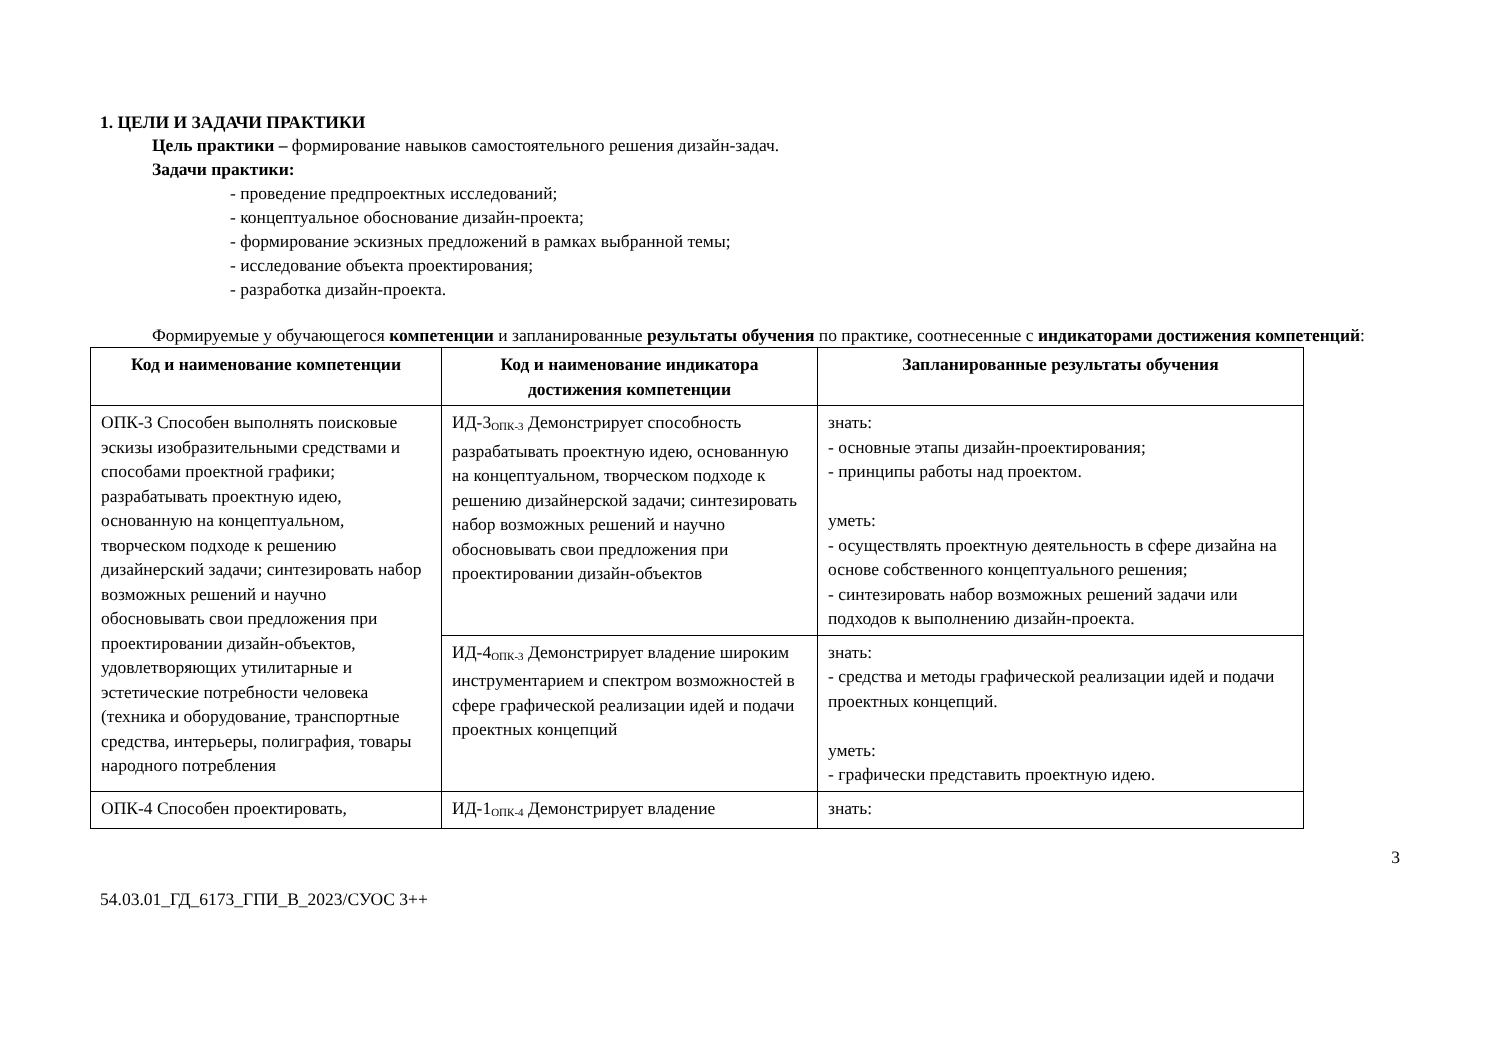1. ЦЕЛИ И ЗАДАЧИ ПРАКТИКИ
Цель практики – формирование навыков самостоятельного решения дизайн-задач.
Задачи практики:
- проведение предпроектных исследований;
- концептуальное обоснование дизайн-проекта;
- формирование эскизных предложений в рамках выбранной темы;
- исследование объекта проектирования;
- разработка дизайн-проекта.
Формируемые у обучающегося компетенции и запланированные результаты обучения по практике, соотнесенные с индикаторами достижения компетенций:
| Код и наименование компетенции | Код и наименование индикатора достижения компетенции | Запланированные результаты обучения |
| --- | --- | --- |
| ОПК-3 Способен выполнять поисковые эскизы изобразительными средствами и способами проектной графики; разрабатывать проектную идею, основанную на концептуальном, творческом подходе к решению дизайнерский задачи; синтезировать набор возможных решений и научно обосновывать свои предложения при проектировании дизайн-объектов, удовлетворяющих утилитарные и эстетические потребности человека (техника и оборудование, транспортные средства, интерьеры, полиграфия, товары народного потребления | ИД-3<sub>ОПК-3</sub> Демонстрирует способность разрабатывать проектную идею, основанную на концептуальном, творческом подходе к решению дизайнерской задачи; синтезировать набор возможных решений и научно обосновывать свои предложения при проектировании дизайн-объектов | знать: - основные этапы дизайн-проектирования; - принципы работы над проектом. уметь: - осуществлять проектную деятельность в сфере дизайна на основе собственного концептуального решения; - синтезировать набор возможных решений задачи или подходов к выполнению дизайн-проекта. |
| | ИД-4<sub>ОПК-3</sub> Демонстрирует владение широким инструментарием и спектром возможностей в сфере графической реализации идей и подачи проектных концепций | знать: - средства и методы графической реализации идей и подачи проектных концепций. уметь: - графически представить проектную идею. |
| ОПК-4 Способен проектировать, | ИД-1<sub>ОПК-4</sub> Демонстрирует владение | знать: |
54.03.01_ГД_6173_ГПИ_В_2023/СУОС 3++ 3